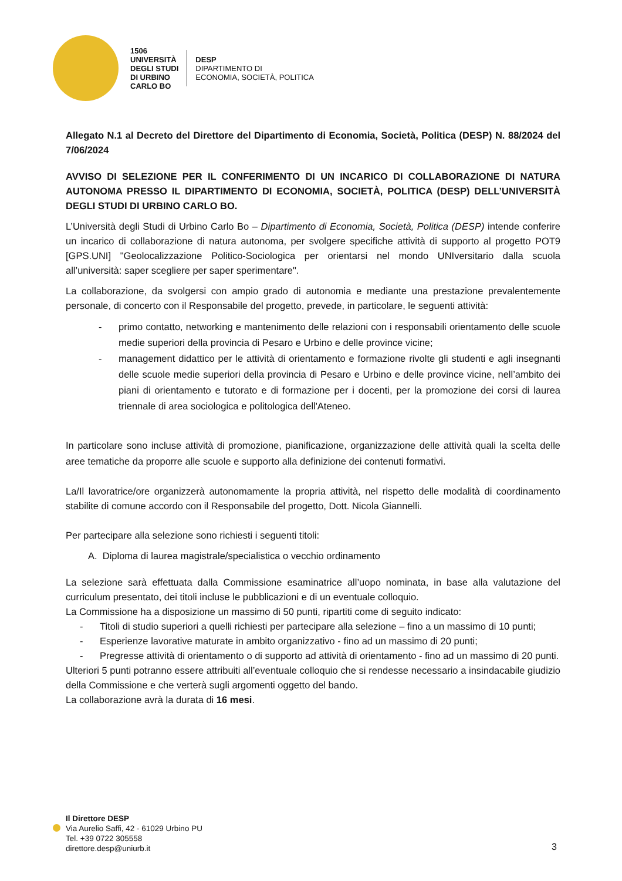1506
UNIVERSITÀ
DEGLI STUDI
DI URBINO
CARLO BO
DESP
DIPARTIMENTO DI
ECONOMIA, SOCIETÀ, POLITICA
Allegato N.1 al Decreto del Direttore del Dipartimento di Economia, Società, Politica (DESP) N. 88/2024 del 7/06/2024
AVVISO DI SELEZIONE PER IL CONFERIMENTO DI UN INCARICO DI COLLABORAZIONE DI NATURA AUTONOMA PRESSO IL DIPARTIMENTO DI ECONOMIA, SOCIETÀ, POLITICA (DESP) DELL’UNIVERSITÀ DEGLI STUDI DI URBINO CARLO BO.
L’Università degli Studi di Urbino Carlo Bo – Dipartimento di Economia, Società, Politica (DESP) intende conferire un incarico di collaborazione di natura autonoma, per svolgere specifiche attività di supporto al progetto POT9 [GPS.UNI] "Geolocalizzazione Politico-Sociologica per orientarsi nel mondo UNIversitario dalla scuola all’università: saper scegliere per saper sperimentare".
La collaborazione, da svolgersi con ampio grado di autonomia e mediante una prestazione prevalentemente personale, di concerto con il Responsabile del progetto, prevede, in particolare, le seguenti attività:
- primo contatto, networking e mantenimento delle relazioni con i responsabili orientamento delle scuole medie superiori della provincia di Pesaro e Urbino e delle province vicine;
- management didattico per le attività di orientamento e formazione rivolte gli studenti e agli insegnanti delle scuole medie superiori della provincia di Pesaro e Urbino e delle province vicine, nell’ambito dei piani di orientamento e tutorato e di formazione per i docenti, per la promozione dei corsi di laurea triennale di area sociologica e politologica dell'Ateneo.
In particolare sono incluse attività di promozione, pianificazione, organizzazione delle attività quali la scelta delle aree tematiche da proporre alle scuole e supporto alla definizione dei contenuti formativi.
La/Il lavoratrice/ore organizzerà autonomamente la propria attività, nel rispetto delle modalità di coordinamento stabilite di comune accordo con il Responsabile del progetto, Dott. Nicola Giannelli.
Per partecipare alla selezione sono richiesti i seguenti titoli:
A. Diploma di laurea magistrale/specialistica o vecchio ordinamento
La selezione sarà effettuata dalla Commissione esaminatrice all’uopo nominata, in base alla valutazione del curriculum presentato, dei titoli incluse le pubblicazioni e di un eventuale colloquio.
La Commissione ha a disposizione un massimo di 50 punti, ripartiti come di seguito indicato:
- Titoli di studio superiori a quelli richiesti per partecipare alla selezione – fino a un massimo di 10 punti;
- Esperienze lavorative maturate in ambito organizzativo - fino ad un massimo di 20 punti;
- Pregresse attività di orientamento o di supporto ad attività di orientamento - fino ad un massimo di 20 punti.
Ulteriori 5 punti potranno essere attribuiti all’eventuale colloquio che si rendesse necessario a insindacabile giudizio della Commissione e che verterà sugli argomenti oggetto del bando.
La collaborazione avrà la durata di 16 mesi.
Il Direttore DESP
Via Aurelio Saffi, 42 - 61029 Urbino PU
Tel. +39 0722 305558
direttore.desp@uniurb.it
3